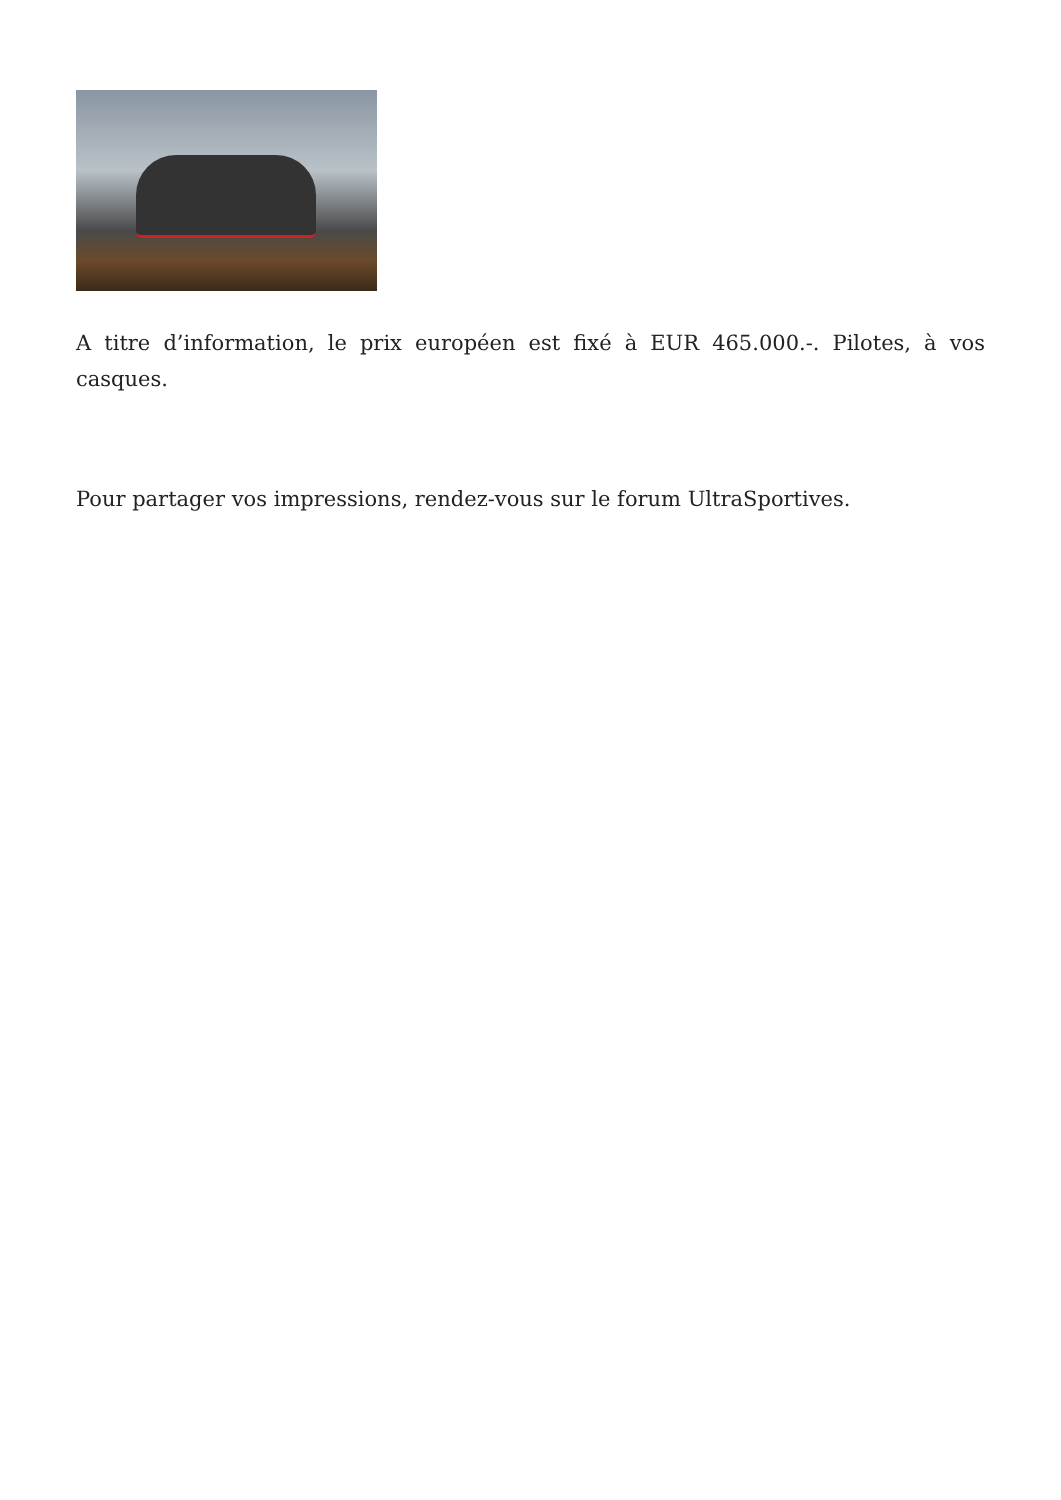A titre d’information, le prix européen est fixé à EUR 465.000.-. Pilotes, à vos casques.
Pour partager vos impressions, rendez-vous sur le forum UltraSportives.